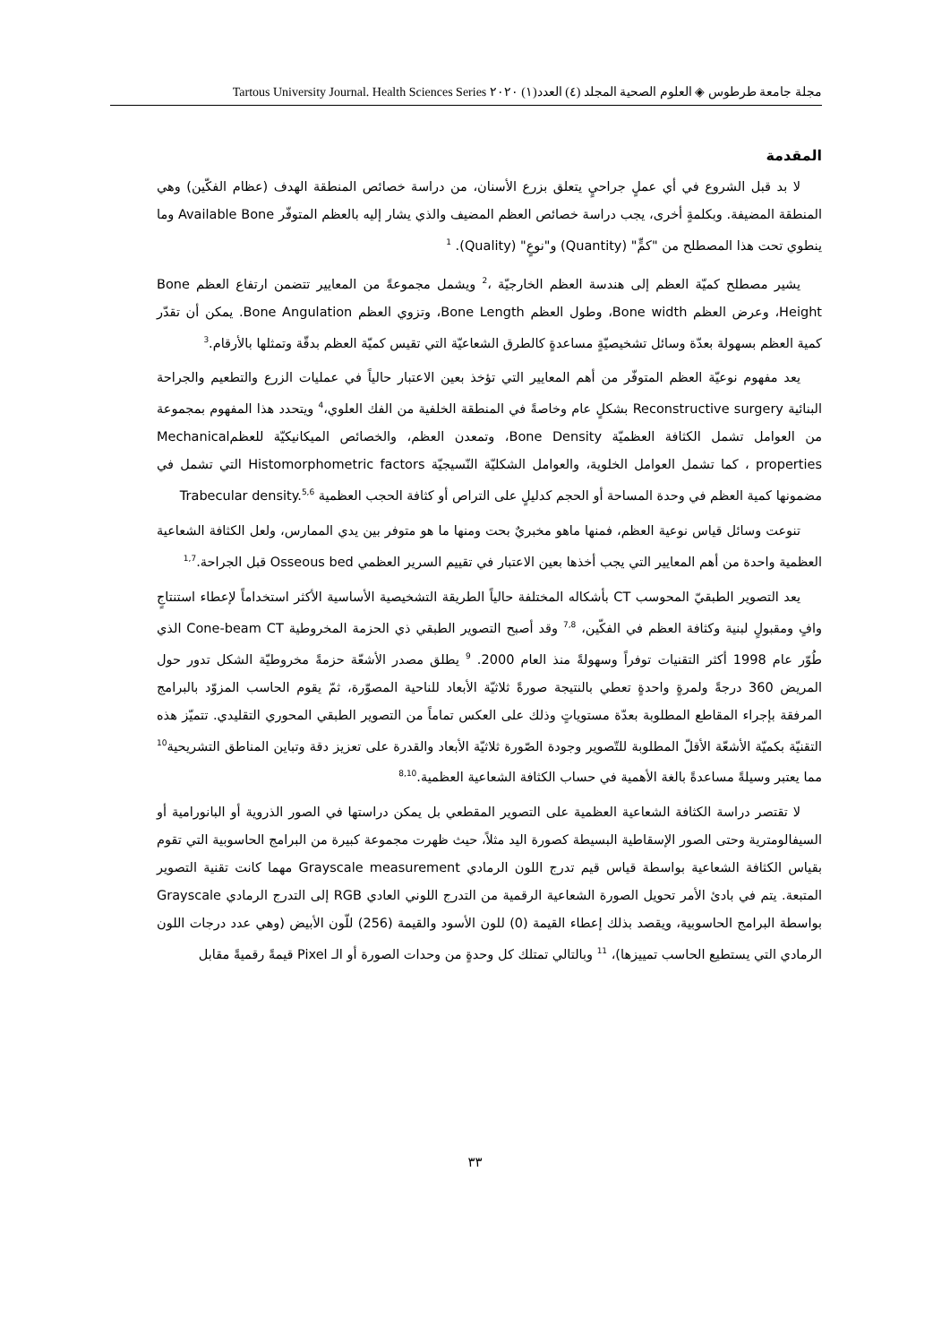مجلة جامعة طرطوس ◈ العلوم الصحية المجلد (٤) العدد(١) ٢٠٢٠ Tartous University Journal. Health Sciences Series
المقدمة
لا بد قبل الشروع في أي عملٍ جراحيٍ يتعلق بزرع الأسنان، من دراسة خصائص المنطقة الهدف (عظام الفكّين) وهي المنطقة المضيفة. وبكلمةٍ أخرى، يجب دراسة خصائص العظم المضيف والذي يشار إليه بالعظم المتوفّر Available Bone وما ينطوي تحت هذا المصطلح من "كمٍّ" (Quantity) و"نوعٍ" (Quality). <sup>1</sup>
يشير مصطلح كميّة العظم إلى هندسة العظم الخارجيّة ،<sup>2</sup> ويشمل مجموعةً من المعايير تتضمن ارتفاع العظم Bone Height، وعرض العظم Bone width، وطول العظم Bone Length، وتزوي العظم Bone Angulation. يمكن أن تقدّر كمية العظم بسهولة بعدّة وسائل تشخيصيّةٍ مساعدةٍ كالطرق الشعاعيّة التي تقيس كميّة العظم بدقّة وتمثلها بالأرقام.<sup>3</sup>
يعد مفهوم نوعيّة العظم المتوفّر من أهم المعايير التي تؤخذ بعين الاعتبار حالياً في عمليات الزرع والتطعيم والجراحة البنائية Reconstructive surgery بشكلٍ عام وخاصةً في المنطقة الخلفية من الفك العلوي،<sup>4</sup> ويتحدد هذا المفهوم بمجموعة من العوامل تشمل الكثافة العظميّة Bone Density، وتمعدن العظم، والخصائص الميكانيكيّة للعظمMechanical properties ، كما تشمل العوامل الخلوية، والعوامل الشكليّة النّسيجيّة Histomorphometric factors التي تشمل في مضمونها كمية العظم في وحدة المساحة أو الحجم كدليلٍ على التراص أو كثافة الحجب العظمية Trabecular density.<sup>5,6</sup>
تنوعت وسائل قياس نوعية العظم، فمنها ماهو مخبريٌ بحت ومنها ما هو متوفر بين يدي الممارس، ولعل الكثافة الشعاعية العظمية واحدة من أهم المعايير التي يجب أخذها بعين الاعتبار في تقييم السرير العظمي Osseous bed قبل الجراحة.<sup>1,7</sup>
يعد التصوير الطبقيّ المحوسب CT بأشكاله المختلفة حالياً الطريقة التشخيصية الأساسية الأكثر استخداماً لإعطاء استنتاجٍ وافٍ ومقبولٍ لبنية وكثافة العظم في الفكّين، <sup>7,8</sup> وقد أصبح التصوير الطبقي ذي الحزمة المخروطية Cone-beam CT الذي طُوّر عام 1998 أكثر التقنيات توفراً وسهولةً منذ العام 2000. <sup>9</sup> يطلق مصدر الأشعّة حزمةً مخروطيّة الشكل تدور حول المريض 360 درجةً ولمرةٍ واحدةٍ تعطي بالنتيجة صورةً ثلاثيّة الأبعاد للناحية المصوّرة، ثمّ يقوم الحاسب المزوّد بالبرامج المرفقة بإجراء المقاطع المطلوبة بعدّة مستوياتٍ وذلك على العكس تماماً من التصوير الطبقي المحوري التقليدي. تتميّز هذه التقنيّة بكميّة الأشعّة الأقلّ المطلوبة للتّصوير وجودة الصّورة ثلاثيّة الأبعاد والقدرة على تعزيز دقة وتباين المناطق التشريحية<sup>10</sup> مما يعتبر وسيلةً مساعدةً بالغة الأهمية في حساب الكثافة الشعاعية العظمية.<sup>8,10</sup>
لا تقتصر دراسة الكثافة الشعاعية العظمية على التصوير المقطعي بل يمكن دراستها في الصور الذروية أو البانورامية أو السيفالومترية وحتى الصور الإسقاطية البسيطة كصورة اليد مثلاً، حيث ظهرت مجموعة كبيرة من البرامج الحاسوبية التي تقوم بقياس الكثافة الشعاعية بواسطة قياس قيم تدرج اللون الرمادي Grayscale measurement مهما كانت تقنية التصوير المتبعة. يتم في بادئ الأمر تحويل الصورة الشعاعية الرقمية من التدرج اللوني العادي RGB إلى التدرج الرمادي Grayscale بواسطة البرامج الحاسوبية، ويقصد بذلك إعطاء القيمة (0) للون الأسود والقيمة (256) للّون الأبيض (وهي عدد درجات اللون الرمادي التي يستطيع الحاسب تمييزها)، <sup>11</sup> وبالتالي تمتلك كل وحدةٍ من وحدات الصورة أو الـ Pixel قيمةً رقميةً مقابل
٣٣